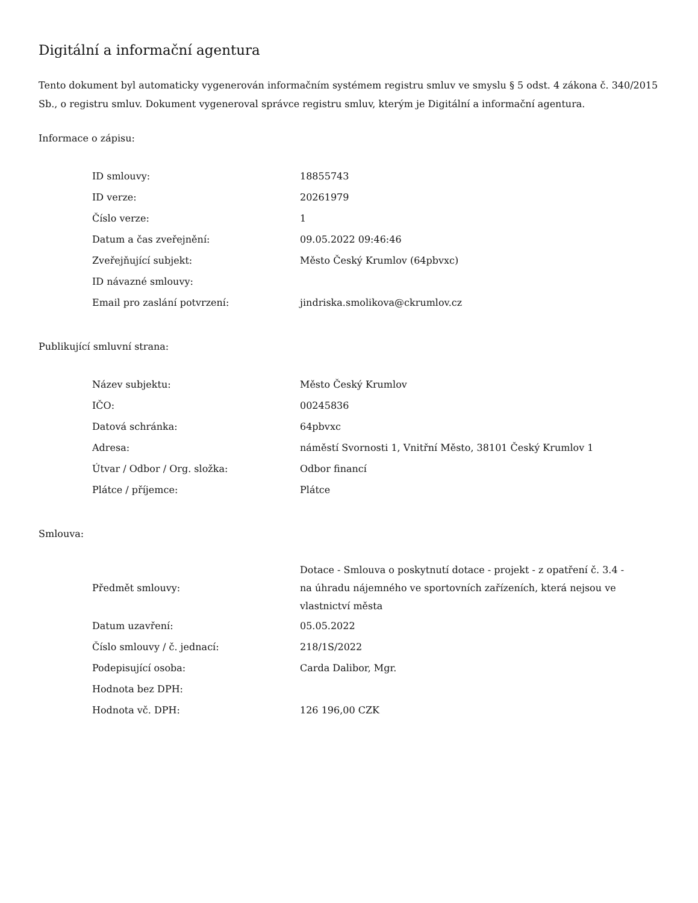Digitální a informační agentura
Tento dokument byl automaticky vygenerován informačním systémem registru smluv ve smyslu § 5 odst. 4 zákona č. 340/2015 Sb., o registru smluv. Dokument vygeneroval správce registru smluv, kterým je Digitální a informační agentura.
Informace o zápisu:
| ID smlouvy: | 18855743 |
| ID verze: | 20261979 |
| Číslo verze: | 1 |
| Datum a čas zveřejnění: | 09.05.2022 09:46:46 |
| Zveřejňující subjekt: | Město Český Krumlov (64pbvxc) |
| ID návazné smlouvy: | |
| Email pro zaslání potvrzení: | jindriska.smolikova@ckrumlov.cz |
Publikující smluvní strana:
| Název subjektu: | Město Český Krumlov |
| IČO: | 00245836 |
| Datová schránka: | 64pbvxc |
| Adresa: | náměstí Svornosti 1, Vnitřní Město, 38101 Český Krumlov 1 |
| Útvar / Odbor / Org. složka: | Odbor financí |
| Plátce / příjemce: | Plátce |
Smlouva:
| Předmět smlouvy: | Dotace - Smlouva o poskytnutí dotace - projekt - z opatření č. 3.4 - na úhradu nájemného ve sportovních zařízeních, která nejsou ve vlastnictví města |
| Datum uzavření: | 05.05.2022 |
| Číslo smlouvy / č. jednací: | 218/1S/2022 |
| Podepisující osoba: | Carda Dalibor, Mgr. |
| Hodnota bez DPH: | |
| Hodnota vč. DPH: | 126 196,00 CZK |